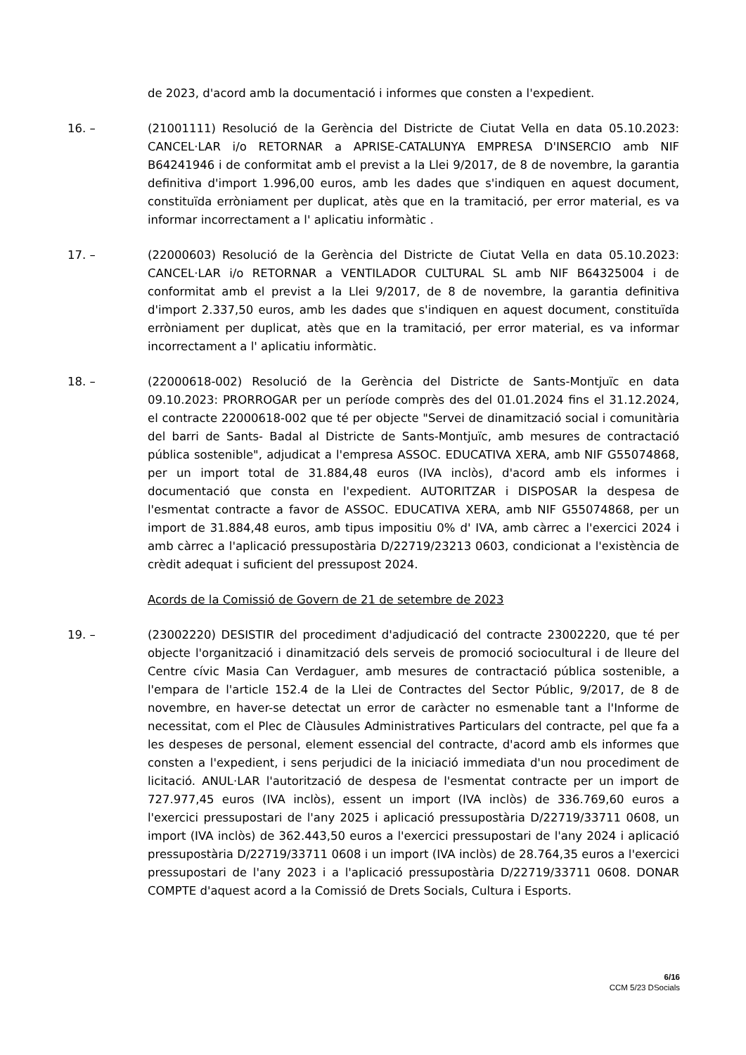de 2023, d'acord amb la documentació i informes que consten a l'expedient.
16. – (21001111) Resolució de la Gerència del Districte de Ciutat Vella en data 05.10.2023: CANCEL·LAR i/o RETORNAR a APRISE-CATALUNYA EMPRESA D'INSERCIO amb NIF B64241946 i de conformitat amb el previst a la Llei 9/2017, de 8 de novembre, la garantia definitiva d'import 1.996,00 euros, amb les dades que s'indiquen en aquest document, constituïda erròniament per duplicat, atès que en la tramitació, per error material, es va informar incorrectament a l' aplicatiu informàtic .
17. – (22000603) Resolució de la Gerència del Districte de Ciutat Vella en data 05.10.2023: CANCEL·LAR i/o RETORNAR a VENTILADOR CULTURAL SL amb NIF B64325004 i de conformitat amb el previst a la Llei 9/2017, de 8 de novembre, la garantia definitiva d'import 2.337,50 euros, amb les dades que s'indiquen en aquest document, constituïda erròniament per duplicat, atès que en la tramitació, per error material, es va informar incorrectament a l' aplicatiu informàtic.
18. – (22000618-002) Resolució de la Gerència del Districte de Sants-Montjuïc en data 09.10.2023: PRORROGAR per un període comprès des del 01.01.2024 fins el 31.12.2024, el contracte 22000618-002 que té per objecte "Servei de dinamització social i comunitària del barri de Sants- Badal al Districte de Sants-Montjuïc, amb mesures de contractació pública sostenible", adjudicat a l'empresa ASSOC. EDUCATIVA XERA, amb NIF G55074868, per un import total de 31.884,48 euros (IVA inclòs), d'acord amb els informes i documentació que consta en l'expedient. AUTORITZAR i DISPOSAR la despesa de l'esmentat contracte a favor de ASSOC. EDUCATIVA XERA, amb NIF G55074868, per un import de 31.884,48 euros, amb tipus impositiu 0% d' IVA, amb càrrec a l'exercici 2024 i amb càrrec a l'aplicació pressupostària D/22719/23213 0603, condicionat a l'existència de crèdit adequat i suficient del pressupost 2024.
Acords de la Comissió de Govern de 21 de setembre de 2023
19. – (23002220) DESISTIR del procediment d'adjudicació del contracte 23002220, que té per objecte l'organització i dinamització dels serveis de promoció sociocultural i de lleure del Centre cívic Masia Can Verdaguer, amb mesures de contractació pública sostenible, a l'empara de l'article 152.4 de la Llei de Contractes del Sector Públic, 9/2017, de 8 de novembre, en haver-se detectat un error de caràcter no esmenable tant a l'Informe de necessitat, com el Plec de Clàusules Administratives Particulars del contracte, pel que fa a les despeses de personal, element essencial del contracte, d'acord amb els informes que consten a l'expedient, i sens perjudici de la iniciació immediata d'un nou procediment de licitació. ANUL·LAR l'autorització de despesa de l'esmentat contracte per un import de 727.977,45 euros (IVA inclòs), essent un import (IVA inclòs) de 336.769,60 euros a l'exercici pressupostari de l'any 2025 i aplicació pressupostària D/22719/33711 0608, un import (IVA inclòs) de 362.443,50 euros a l'exercici pressupostari de l'any 2024 i aplicació pressupostària D/22719/33711 0608 i un import (IVA inclòs) de 28.764,35 euros a l'exercici pressupostari de l'any 2023 i a l'aplicació pressupostària D/22719/33711 0608. DONAR COMPTE d'aquest acord a la Comissió de Drets Socials, Cultura i Esports.
6/16
CCM 5/23 DSocials